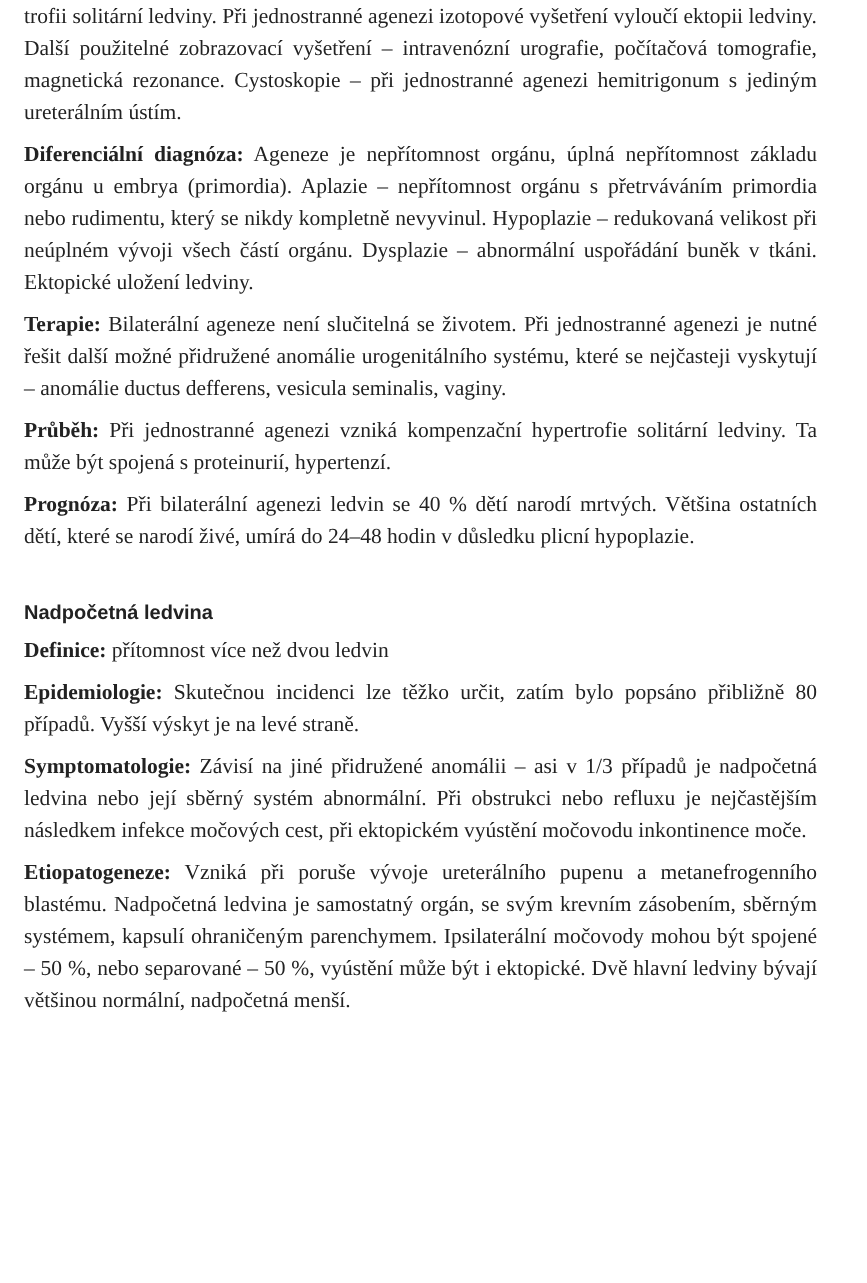trofii solitární ledviny. Při jednostranné agenezi izotopové vyšetření vyloučí ektopii ledviny. Další použitelné zobrazovací vyšetření – intravenózní urografie, počítačová tomografie, magnetická rezonance. Cystoskopie – při jednostranné agenezi hemitrigonum s jediným ureterálním ústím.
Diferenciální diagnóza: Ageneze je nepřítomnost orgánu, úplná nepřítomnost základu orgánu u embrya (primordia). Aplazie – nepřítomnost orgánu s přetrváváním primordia nebo rudimentu, který se nikdy kompletně nevyvinul. Hypoplazie – redukovaná velikost při neúplném vývoji všech částí orgánu. Dysplazie – abnormální uspořádání buněk v tkáni. Ektopické uložení ledviny.
Terapie: Bilaterální ageneze není slučitelná se životem. Při jednostranné agenezi je nutné řešit další možné přidružené anomálie urogenitálního systému, které se nejčasteji vyskytují – anomálie ductus defferens, vesicula seminalis, vaginy.
Průběh: Při jednostranné agenezi vzniká kompenzační hypertrofie solitární ledviny. Ta může být spojená s proteinurií, hypertenzí.
Prognóza: Při bilaterální agenezi ledvin se 40 % dětí narodí mrtvých. Většina ostatních dětí, které se narodí živé, umírá do 24–48 hodin v důsledku plicní hypoplazie.
Nadpočetná ledvina
Definice: přítomnost více než dvou ledvin
Epidemiologie: Skutečnou incidenci lze těžko určit, zatím bylo popsáno přibližně 80 případů. Vyšší výskyt je na levé straně.
Symptomatologie: Závisí na jiné přidružené anomálii – asi v 1/3 případů je nadpočetná ledvina nebo její sběrný systém abnormální. Při obstrukci nebo refluxu je nejčastějším následkem infekce močových cest, při ektopickém vyústění močovodu inkontinence moče.
Etiopatogeneze: Vzniká při poruše vývoje ureterálního pupenu a metanefrogenního blastému. Nadpočetná ledvina je samostatný orgán, se svým krevním zásobením, sběrným systémem, kapsulí ohraničeným parenchymem. Ipsilaterální močovody mohou být spojené – 50 %, nebo separované – 50 %, vyústění může být i ektopické. Dvě hlavní ledviny bývají většinou normální, nadpočetná menší.